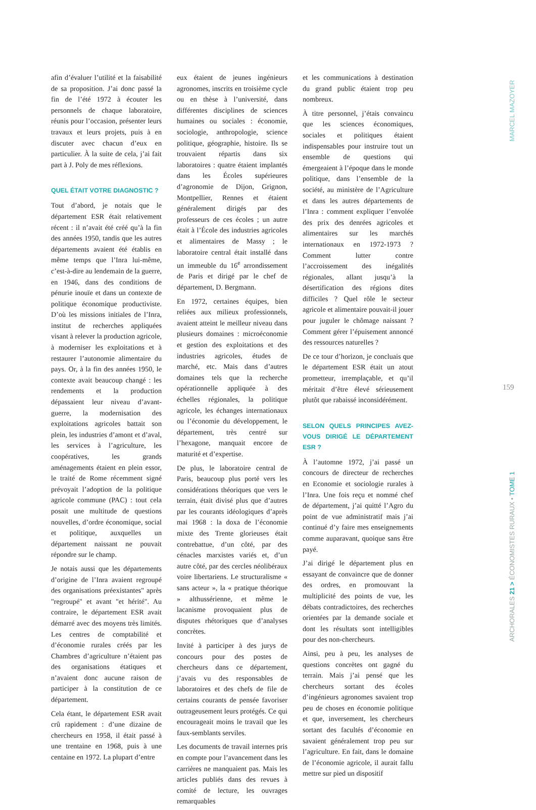afin d’évaluer l’utilité et la faisabilité de sa proposition. J’ai donc passé la fin de l’été 1972 à écouter les personnels de chaque laboratoire, réunis pour l’occasion, présenter leurs travaux et leurs projets, puis à en discuter avec chacun d’eux en particulier. À la suite de cela, j’ai fait part à J. Poly de mes réflexions.
QUEL ÉTAIT VOTRE DIAGNOSTIC ?
Tout d’abord, je notais que le département ESR était relativement récent : il n’avait été créé qu’à la fin des années 1950, tandis que les autres départements avaient été établis en même temps que l’Inra lui-même, c’est-à-dire au lendemain de la guerre, en 1946, dans des conditions de pénurie inouïe et dans un contexte de politique économique productiviste. D’où les missions initiales de l’Inra, institut de recherches appliquées visant à relever la production agricole, à moderniser les exploitations et à restaurer l’autonomie alimentaire du pays. Or, à la fin des années 1950, le contexte avait beaucoup changé : les rendements et la production dépassaient leur niveau d’avant-guerre, la modernisation des exploitations agricoles battait son plein, les industries d’amont et d’aval, les services à l’agriculture, les coopératives, les grands aménagements étaient en plein essor, le traité de Rome récemment signé prévoyait l’adoption de la politique agricole commune (PAC) : tout cela posait une multitude de questions nouvelles, d’ordre économique, social et politique, auxquelles un département naissant ne pouvait répondre sur le champ.
Je notais aussi que les départements d’origine de l’Inra avaient regroupé des organisations préexistantes" après "regroupé" et avant "et hérité". Au contraire, le département ESR avait démarré avec des moyens très limités. Les centres de comptabilité et d’économie rurales créés par les Chambres d’agriculture n’étaient pas des organisations étatiques et n’avaient donc aucune raison de participer à la constitution de ce département.
Cela étant, le département ESR avait crû rapidement : d’une dizaine de chercheurs en 1958, il était passé à une trentaine en 1968, puis à une centaine en 1972. La plupart d’entre
eux étaient de jeunes ingénieurs agronomes, inscrits en troisième cycle ou en thèse à l’université, dans différentes disciplines de sciences humaines ou sociales : économie, sociologie, anthropologie, science politique, géographie, histoire. Ils se trouvaient répartis dans six laboratoires : quatre étaient implantés dans les Écoles supérieures d’agronomie de Dijon, Grignon, Montpellier, Rennes et étaient généralement dirigés par des professeurs de ces écoles ; un autre était à l’École des industries agricoles et alimentaires de Massy ; le laboratoire central était installé dans un immeuble du 16<sup>e</sup> arrondissement de Paris et dirigé par le chef de département, D. Bergmann.
En 1972, certaines équipes, bien reliées aux milieux professionnels, avaient atteint le meilleur niveau dans plusieurs domaines : microéconomie et gestion des exploitations et des industries agricoles, études de marché, etc. Mais dans d’autres domaines tels que la recherche opérationnelle appliquée à des échelles régionales, la politique agricole, les échanges internationaux ou l’économie du développement, le département, très centré sur l’hexagone, manquait encore de maturité et d’expertise.
De plus, le laboratoire central de Paris, beaucoup plus porté vers les considérations théoriques que vers le terrain, était divisé plus que d’autres par les courants idéologiques d’après mai 1968 : la doxa de l’économie mixte des Trente glorieuses était contrebattue, d’un côté, par des cénacles marxistes variés et, d’un autre côté, par des cercles néolibéraux voire libertariens. Le structuralisme « sans acteur », la « pratique théorique » althussérienne, et même le lacanisme provoquaient plus de disputes rhétoriques que d’analyses concrètes.
Invité à participer à des jurys de concours pour des postes de chercheurs dans ce département, j’avais vu des responsables de laboratoires et des chefs de file de certains courants de pensée favoriser outrageusement leurs protégés. Ce qui encourageait moins le travail que les faux-semblants serviles.
Les documents de travail internes pris en compte pour l’avancement dans les carrières ne manquaient pas. Mais les articles publiés dans des revues à comité de lecture, les ouvrages remarquables
et les communications à destination du grand public étaient trop peu nombreux.
À titre personnel, j’étais convaincu que les sciences économiques, sociales et politiques étaient indispensables pour instruire tout un ensemble de questions qui émergeaient à l’époque dans le monde politique, dans l’ensemble de la société, au ministère de l’Agriculture et dans les autres départements de l’Inra : comment expliquer l’envolée des prix des denrées agricoles et alimentaires sur les marchés internationaux en 1972-1973 ? Comment lutter contre l’accroissement des inégalités régionales, allant jusqu’à la désertification des régions dites difficiles ? Quel rôle le secteur agricole et alimentaire pouvait-il jouer pour juguler le chômage naissant ? Comment gérer l’épuisement annoncé des ressources naturelles ?
De ce tour d’horizon, je concluais que le département ESR était un atout prometteur, irremplaçable, et qu’il méritait d’être élevé sérieusement plutôt que rabaissé inconsidérément.
SELON QUELS PRINCIPES AVEZ-VOUS DIRIGÉ LE DÉPARTEMENT ESR ?
À l’automne 1972, j’ai passé un concours de directeur de recherches en Economie et sociologie rurales à l’Inra. Une fois reçu et nommé chef de département, j’ai quitté l’Agro du point de vue administratif mais j’ai continué d’y faire mes enseignements comme auparavant, quoique sans être payé.
J’ai dirigé le département plus en essayant de convaincre que de donner des ordres, en promouvant la multiplicité des points de vue, les débats contradictoires, des recherches orientées par la demande sociale et dont les résultats sont intelligibles pour des non-chercheurs.
Ainsi, peu à peu, les analyses de questions concrètes ont gagné du terrain. Mais j’ai pensé que les chercheurs sortant des écoles d’ingénieurs agronomes savaient trop peu de choses en économie politique et que, inversement, les chercheurs sortant des facultés d’économie en savaient généralement trop peu sur l’agriculture. En fait, dans le domaine de l’économie agricole, il aurait fallu mettre sur pied un dispositif
MARCEL MAZOYER
159
ARCHORALES 21 > ÉCONOMISTES RURAUX • TOME 1